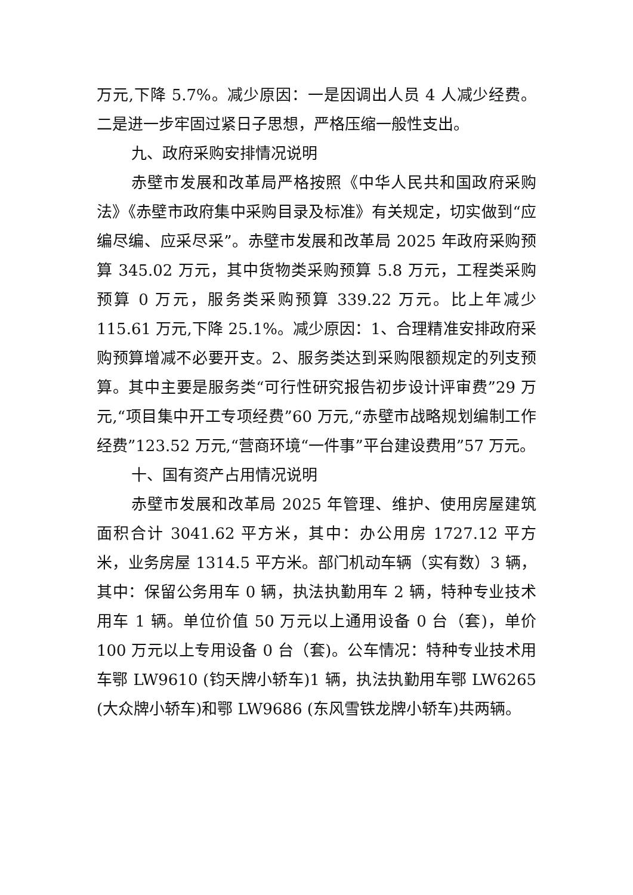万元,下降 5.7%。减少原因：一是因调出人员 4 人减少经费。二是进一步牢固过紧日子思想，严格压缩一般性支出。
九、政府采购安排情况说明
赤壁市发展和改革局严格按照《中华人民共和国政府采购法》《赤壁市政府集中采购目录及标准》有关规定，切实做到“应编尽编、应采尽采”。赤壁市发展和改革局 2025 年政府采购预算 345.02 万元，其中货物类采购预算 5.8 万元，工程类采购预算 0 万元，服务类采购预算 339.22 万元。比上年减少 115.61 万元,下降 25.1%。减少原因：1、合理精准安排政府采购预算增减不必要开支。2、服务类达到采购限额规定的列支预算。其中主要是服务类“可行性研究报告初步设计评审费”29 万元,“项目集中开工专项经费”60 万元,“赤壁市战略规划编制工作经费”123.52 万元,“营商环境“一件事”平台建设费用”57 万元。
十、国有资产占用情况说明
赤壁市发展和改革局 2025 年管理、维护、使用房屋建筑面积合计 3041.62 平方米，其中：办公用房 1727.12 平方米，业务房屋 1314.5 平方米。部门机动车辆（实有数）3 辆，其中：保留公务用车 0 辆，执法执勤用车 2 辆，特种专业技术用车 1 辆。单位价值 50 万元以上通用设备 0 台（套)，单价 100 万元以上专用设备 0 台（套)。公车情况：特种专业技术用车鄂 LW9610 (钧天牌小轿车)1 辆，执法执勤用车鄂 LW6265 (大众牌小轿车)和鄂 LW9686 (东风雪铁龙牌小轿车)共两辆。